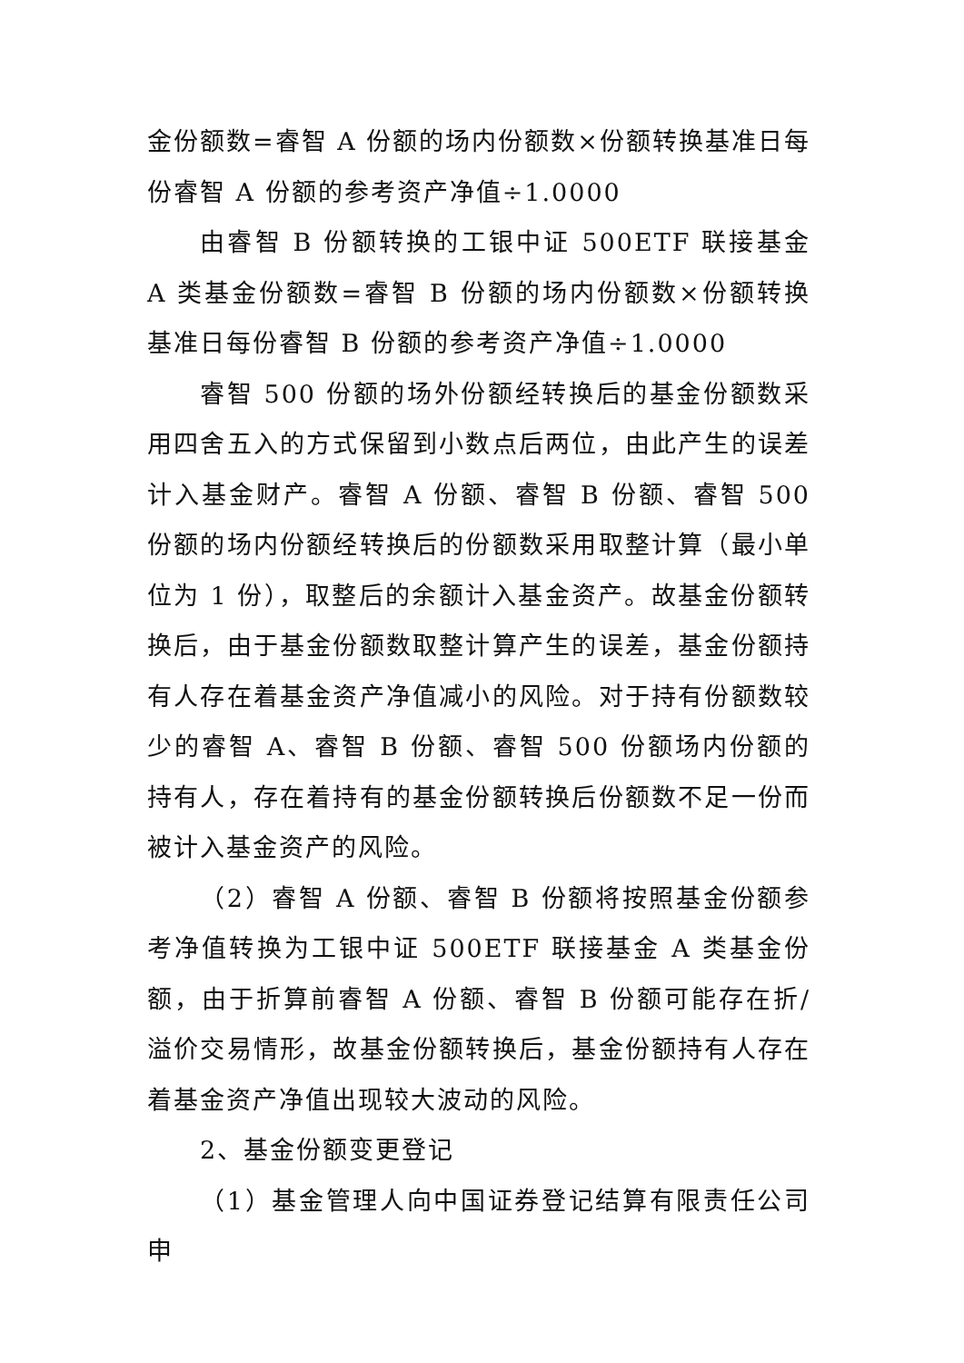金份额数=睿智 A 份额的场内份额数×份额转换基准日每份睿智 A 份额的参考资产净值÷1.0000
由睿智 B 份额转换的工银中证 500ETF 联接基金 A 类基金份额数=睿智 B 份额的场内份额数×份额转换基准日每份睿智 B 份额的参考资产净值÷1.0000
睿智 500 份额的场外份额经转换后的基金份额数采用四舍五入的方式保留到小数点后两位，由此产生的误差计入基金财产。睿智 A 份额、睿智 B 份额、睿智 500 份额的场内份额经转换后的份额数采用取整计算（最小单位为 1 份），取整后的余额计入基金资产。故基金份额转换后，由于基金份额数取整计算产生的误差，基金份额持有人存在着基金资产净值减小的风险。对于持有份额数较少的睿智 A、睿智 B 份额、睿智 500 份额场内份额的持有人，存在着持有的基金份额转换后份额数不足一份而被计入基金资产的风险。
（2）睿智 A 份额、睿智 B 份额将按照基金份额参考净值转换为工银中证 500ETF 联接基金 A 类基金份额，由于折算前睿智 A 份额、睿智 B 份额可能存在折/溢价交易情形，故基金份额转换后，基金份额持有人存在着基金资产净值出现较大波动的风险。
2、基金份额变更登记
（1）基金管理人向中国证券登记结算有限责任公司申